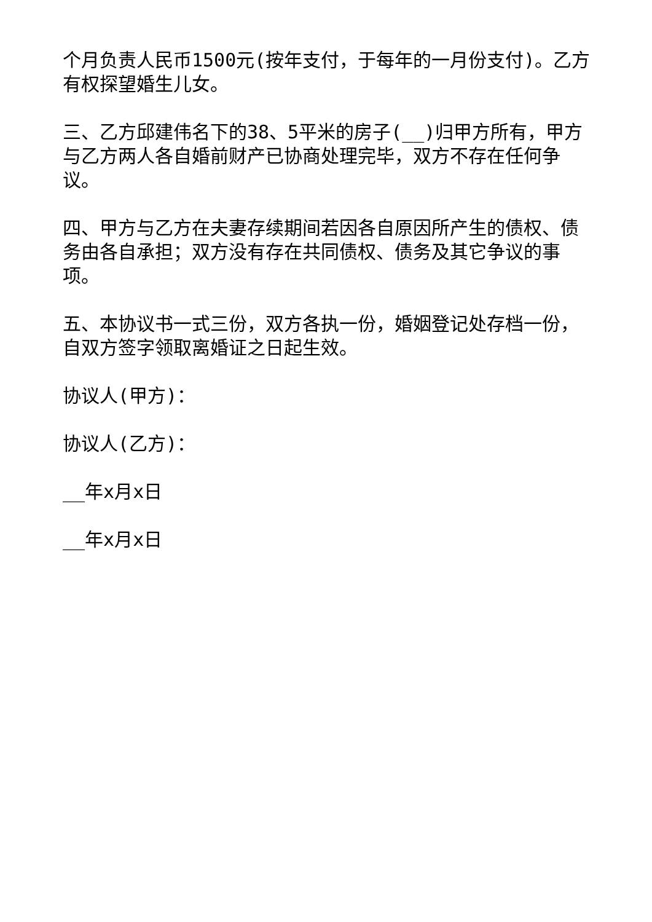个月负责人民币1500元(按年支付，于每年的一月份支付)。乙方有权探望婚生儿女。
三、乙方邱建伟名下的38、5平米的房子(__)归甲方所有，甲方与乙方两人各自婚前财产已协商处理完毕，双方不存在任何争议。
四、甲方与乙方在夫妻存续期间若因各自原因所产生的债权、债务由各自承担；双方没有存在共同债权、债务及其它争议的事项。
五、本协议书一式三份，双方各执一份，婚姻登记处存档一份，自双方签字领取离婚证之日起生效。
协议人(甲方)：
协议人(乙方)：
__年x月x日
__年x月x日